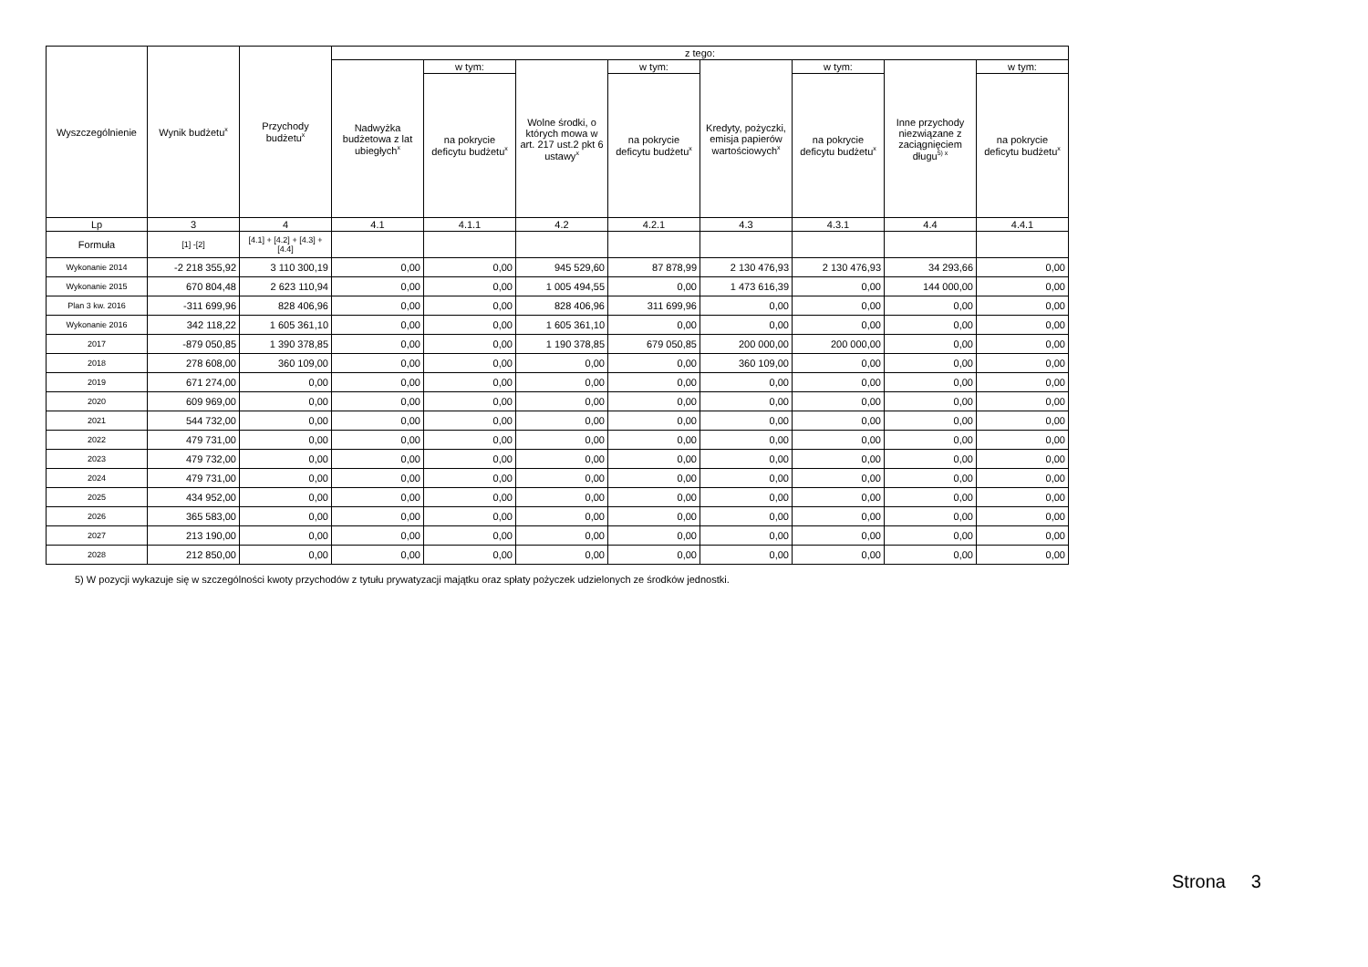| Wyszczególnienie | Wynik budżetu<sup>x</sup> | Przychody budżetu<sup>x</sup> | z tego: | | | | | | | |
| --- | --- | --- | --- | --- | --- | --- | --- | --- | --- | --- |
| | | | Nadwyżka budżetowa z lat ubiegłych<sup>x</sup> | w tym: | Wolne środki, o których mowa w art. 217 ust.2 pkt 6 ustawy<sup>x</sup> | w tym: | Kredyty, pożyczki, emisja papierów wartościowych<sup>x</sup> | w tym: | Inne przychody niezwiązane z zaciągnięciem długu<sup>5) x</sup> | w tym: |
| | | | | na pokrycie deficytu budżetu<sup>x</sup> | | na pokrycie deficytu budżetu<sup>x</sup> | | na pokrycie deficytu budżetu<sup>x</sup> | | na pokrycie deficytu budżetu<sup>x</sup> |
| Lp | 3 | 4 | 4.1 | 4.1.1 | 4.2 | 4.2.1 | 4.3 | 4.3.1 | 4.4 | 4.4.1 |
| Formuła | [1] -[2] | [4.1] + [4.2] + [4.3] + [4.4] | | | | | | | | |
| Wykonanie 2014 | -2 218 355,92 | 3 110 300,19 | 0,00 | 0,00 | 945 529,60 | 87 878,99 | 2 130 476,93 | 2 130 476,93 | 34 293,66 | 0,00 |
| Wykonanie 2015 | 670 804,48 | 2 623 110,94 | 0,00 | 0,00 | 1 005 494,55 | 0,00 | 1 473 616,39 | 0,00 | 144 000,00 | 0,00 |
| Plan 3 kw. 2016 | -311 699,96 | 828 406,96 | 0,00 | 0,00 | 828 406,96 | 311 699,96 | 0,00 | 0,00 | 0,00 | 0,00 |
| Wykonanie 2016 | 342 118,22 | 1 605 361,10 | 0,00 | 0,00 | 1 605 361,10 | 0,00 | 0,00 | 0,00 | 0,00 | 0,00 |
| 2017 | -879 050,85 | 1 390 378,85 | 0,00 | 0,00 | 1 190 378,85 | 679 050,85 | 200 000,00 | 200 000,00 | 0,00 | 0,00 |
| 2018 | 278 608,00 | 360 109,00 | 0,00 | 0,00 | 0,00 | 0,00 | 360 109,00 | 0,00 | 0,00 | 0,00 |
| 2019 | 671 274,00 | 0,00 | 0,00 | 0,00 | 0,00 | 0,00 | 0,00 | 0,00 | 0,00 | 0,00 |
| 2020 | 609 969,00 | 0,00 | 0,00 | 0,00 | 0,00 | 0,00 | 0,00 | 0,00 | 0,00 | 0,00 |
| 2021 | 544 732,00 | 0,00 | 0,00 | 0,00 | 0,00 | 0,00 | 0,00 | 0,00 | 0,00 | 0,00 |
| 2022 | 479 731,00 | 0,00 | 0,00 | 0,00 | 0,00 | 0,00 | 0,00 | 0,00 | 0,00 | 0,00 |
| 2023 | 479 732,00 | 0,00 | 0,00 | 0,00 | 0,00 | 0,00 | 0,00 | 0,00 | 0,00 | 0,00 |
| 2024 | 479 731,00 | 0,00 | 0,00 | 0,00 | 0,00 | 0,00 | 0,00 | 0,00 | 0,00 | 0,00 |
| 2025 | 434 952,00 | 0,00 | 0,00 | 0,00 | 0,00 | 0,00 | 0,00 | 0,00 | 0,00 | 0,00 |
| 2026 | 365 583,00 | 0,00 | 0,00 | 0,00 | 0,00 | 0,00 | 0,00 | 0,00 | 0,00 | 0,00 |
| 2027 | 213 190,00 | 0,00 | 0,00 | 0,00 | 0,00 | 0,00 | 0,00 | 0,00 | 0,00 | 0,00 |
| 2028 | 212 850,00 | 0,00 | 0,00 | 0,00 | 0,00 | 0,00 | 0,00 | 0,00 | 0,00 | 0,00 |
5) W pozycji wykazuje się w szczególności kwoty przychodów z tytułu prywatyzacji majątku oraz spłaty pożyczek udzielonych ze środków jednostki.
Strona 3